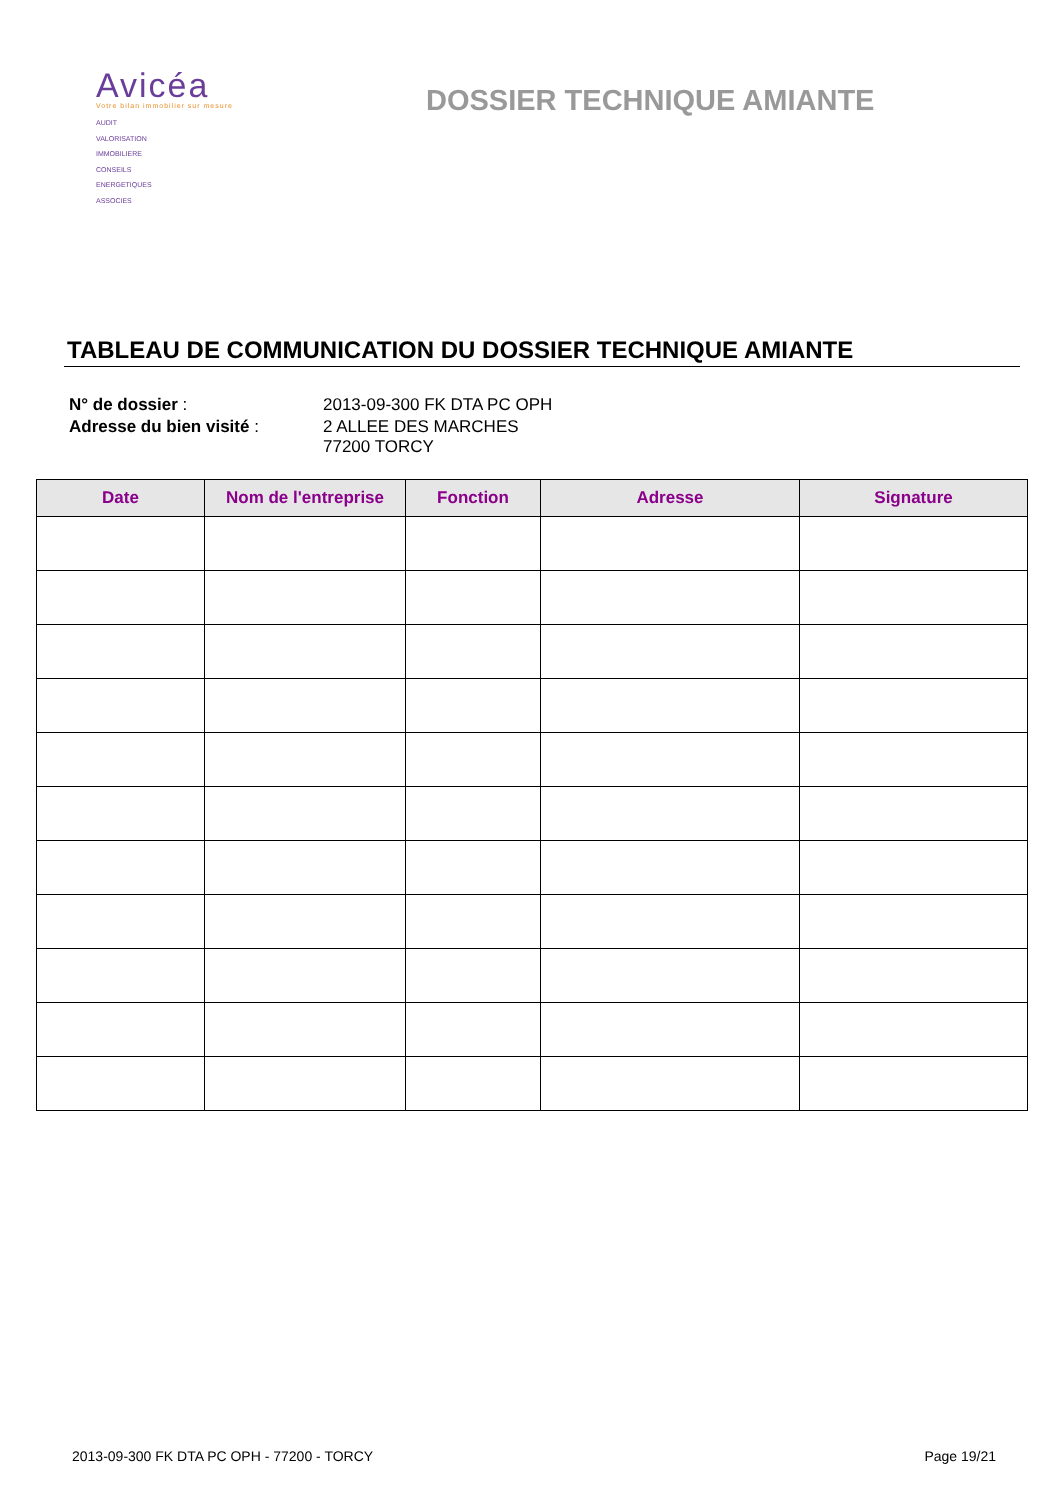Avicéa
Votre bilan immobilier sur mesure
AUDIT
VALORISATION
IMMOBILIERE
CONSEILS
ENERGETIQUES
ASSOCIES
DOSSIER TECHNIQUE AMIANTE
TABLEAU DE COMMUNICATION DU DOSSIER TECHNIQUE AMIANTE
| N° de dossier : | 2013-09-300 FK DTA PC OPH |
| Adresse du bien visité : | 2 ALLEE DES MARCHES 77200 TORCY |
| Date | Nom de l'entreprise | Fonction | Adresse | Signature |
| --- | --- | --- | --- | --- |
2013-09-300 FK DTA PC OPH - 77200 - TORCY Page 19/21